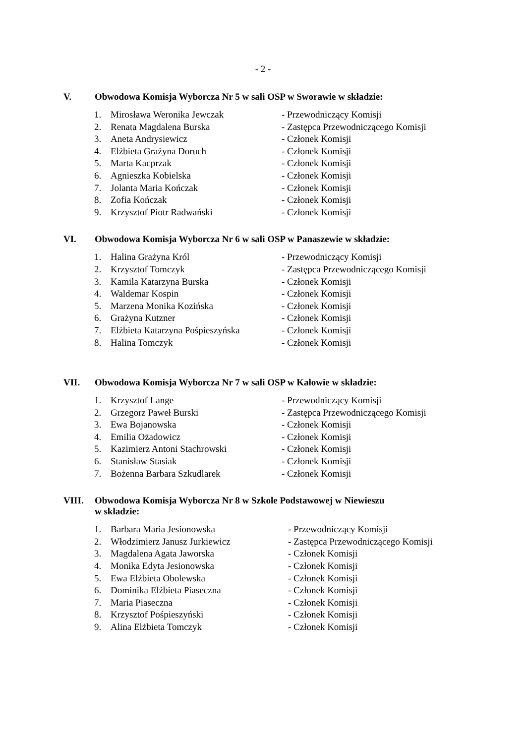- 2 -
V. Obwodowa Komisja Wyborcza Nr 5 w sali OSP w Sworawie w składzie:
| 1. | Mirosława Weronika Jewczak | - Przewodniczący Komisji |
| 2. | Renata Magdalena Burska | - Zastępca Przewodniczącego Komisji |
| 3. | Aneta Andrysiewicz | - Członek Komisji |
| 4. | Elżbieta Grażyna Doruch | - Członek Komisji |
| 5. | Marta Kacprzak | - Członek Komisji |
| 6. | Agnieszka Kobielska | - Członek Komisji |
| 7. | Jolanta Maria Kończak | - Członek Komisji |
| 8. | Zofia Kończak | - Członek Komisji |
| 9. | Krzysztof Piotr Radwański | - Członek Komisji |
VI. Obwodowa Komisja Wyborcza Nr 6 w sali OSP w Panaszewie w składzie:
| 1. | Halina Grażyna Król | - Przewodniczący Komisji |
| 2. | Krzysztof Tomczyk | - Zastępca Przewodniczącego Komisji |
| 3. | Kamila Katarzyna Burska | - Członek Komisji |
| 4. | Waldemar Kospin | - Członek Komisji |
| 5. | Marzena Monika Kozińska | - Członek Komisji |
| 6. | Grażyna Kutzner | - Członek Komisji |
| 7. | Elżbieta Katarzyna Pośpieszyńska | - Członek Komisji |
| 8. | Halina Tomczyk | - Członek Komisji |
VII. Obwodowa Komisja Wyborcza Nr 7 w sali OSP w Kałowie w składzie:
| 1. | Krzysztof Lange | - Przewodniczący Komisji |
| 2. | Grzegorz Paweł Burski | - Zastępca Przewodniczącego Komisji |
| 3. | Ewa Bojanowska | - Członek Komisji |
| 4. | Emilia Ożadowicz | - Członek Komisji |
| 5. | Kazimierz Antoni Stachrowski | - Członek Komisji |
| 6. | Stanisław Stasiak | - Członek Komisji |
| 7. | Bożenna Barbara Szkudlarek | - Członek Komisji |
VIII. Obwodowa Komisja Wyborcza Nr 8 w Szkole Podstawowej w Niewieszu
w składzie:
| 1. | Barbara Maria Jesionowska | - Przewodniczący Komisji |
| 2. | Włodzimierz Janusz Jurkiewicz | - Zastępca Przewodniczącego Komisji |
| 3. | Magdalena Agata Jaworska | - Członek Komisji |
| 4. | Monika Edyta Jesionowska | - Członek Komisji |
| 5. | Ewa Elżbieta Obolewska | - Członek Komisji |
| 6. | Dominika Elżbieta Piaseczna | - Członek Komisji |
| 7. | Maria Piaseczna | - Członek Komisji |
| 8. | Krzysztof Pośpieszyński | - Członek Komisji |
| 9. | Alina Elżbieta Tomczyk | - Członek Komisji |